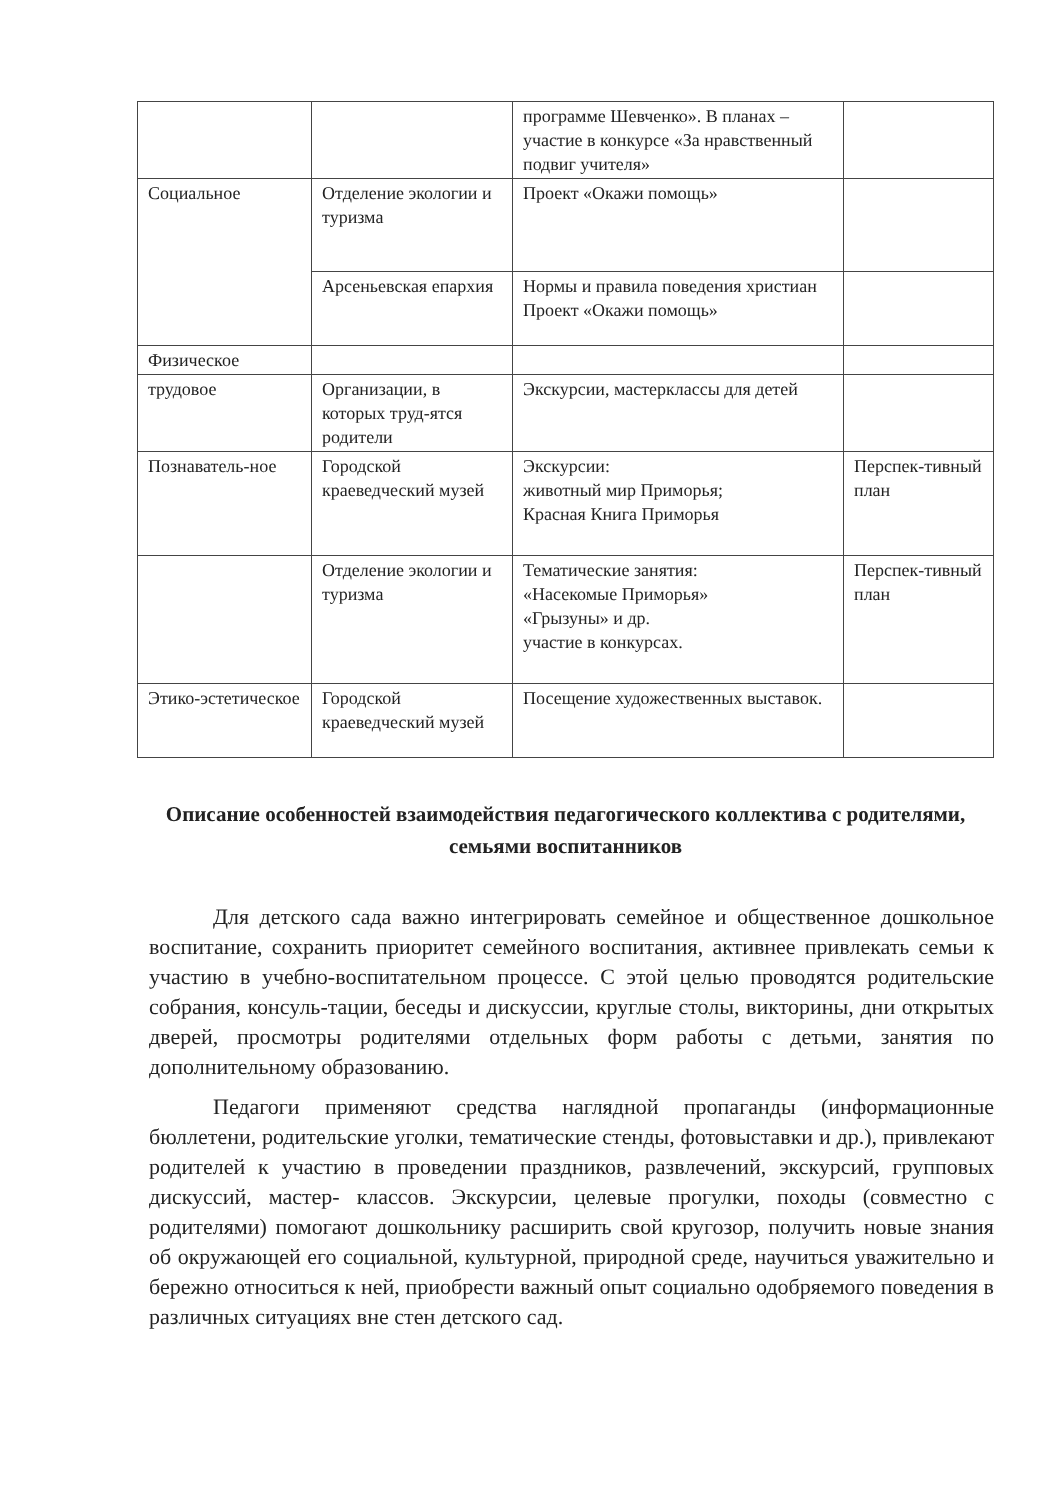| | | программе Шевченко». В планах – участие в конкурсе «За нравственный подвиг учителя» | |
| Социальное | Отделение экологии и туризма | Проект «Окажи помощь» | |
| | Арсеньевская епархия | Нормы и правила поведения христиан Проект «Окажи помощь» | |
| Физическое | | | |
| трудовое | Организации, в которых труд-ятся родители | Экскурсии, мастерклассы для детей | |
| Познаватель-ное | Городской краеведческий музей | Экскурсии: животный мир Приморья; Красная Книга Приморья | Перспек-тивный план |
| | Отделение экологии и туризма | Тематические занятия: «Насекомые Приморья» «Грызуны» и др. участие в конкурсах. | Перспек-тивный план |
| Этико-эстетическое | Городской краеведческий музей | Посещение художественных выставок. | |
Описание особенностей взаимодействия педагогического коллектива с родителями, семьями воспитанников
Для детского сада важно интегрировать семейное и общественное дошкольное воспитание, сохранить приоритет семейного воспитания, активнее привлекать семьи к участию в учебно-воспитательном процессе. С этой целью проводятся родительские собрания, консуль-тации, беседы и дискуссии, круглые столы, викторины, дни открытых дверей, просмотры родителями отдельных форм работы с детьми, занятия по дополнительному образованию.
Педагоги применяют средства наглядной пропаганды (информационные бюллетени, родительские уголки, тематические стенды, фотовыставки и др.), привлекают родителей к участию в проведении праздников, развлечений, экскурсий, групповых дискуссий, мастер- классов. Экскурсии, целевые прогулки, походы (совместно с родителями) помогают дошкольнику расширить свой кругозор, получить новые знания об окружающей его социальной, культурной, природной среде, научиться уважительно и бережно относиться к ней, приобрести важный опыт социально одобряемого поведения в различных ситуациях вне стен детского сад.